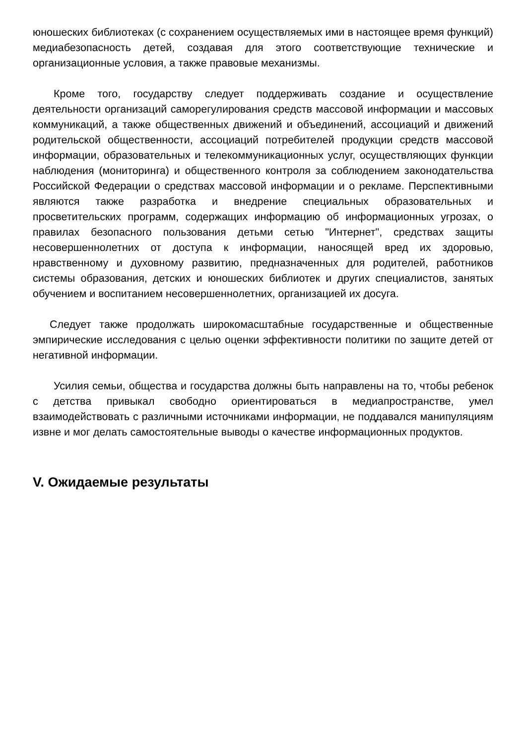юношеских библиотеках (с сохранением осуществляемых ими в настоящее время функций) медиабезопасность детей, создавая для этого соответствующие технические и организационные условия, а также правовые механизмы.
Кроме того, государству следует поддерживать создание и осуществление деятельности организаций саморегулирования средств массовой информации и массовых коммуникаций, а также общественных движений и объединений, ассоциаций и движений родительской общественности, ассоциаций потребителей продукции средств массовой информации, образовательных и телекоммуникационных услуг, осуществляющих функции наблюдения (мониторинга) и общественного контроля за соблюдением законодательства Российской Федерации о средствах массовой информации и о рекламе. Перспективными являются также разработка и внедрение специальных образовательных и просветительских программ, содержащих информацию об информационных угрозах, о правилах безопасного пользования детьми сетью "Интернет", средствах защиты несовершеннолетних от доступа к информации, наносящей вред их здоровью, нравственному и духовному развитию, предназначенных для родителей, работников системы образования, детских и юношеских библиотек и других специалистов, занятых обучением и воспитанием несовершеннолетних, организацией их досуга.
Следует также продолжать широкомасштабные государственные и общественные эмпирические исследования с целью оценки эффективности политики по защите детей от негативной информации.
Усилия семьи, общества и государства должны быть направлены на то, чтобы ребенок с детства привыкал свободно ориентироваться в медиапространстве, умел взаимодействовать с различными источниками информации, не поддавался манипуляциям извне и мог делать самостоятельные выводы о качестве информационных продуктов.
V. Ожидаемые результаты